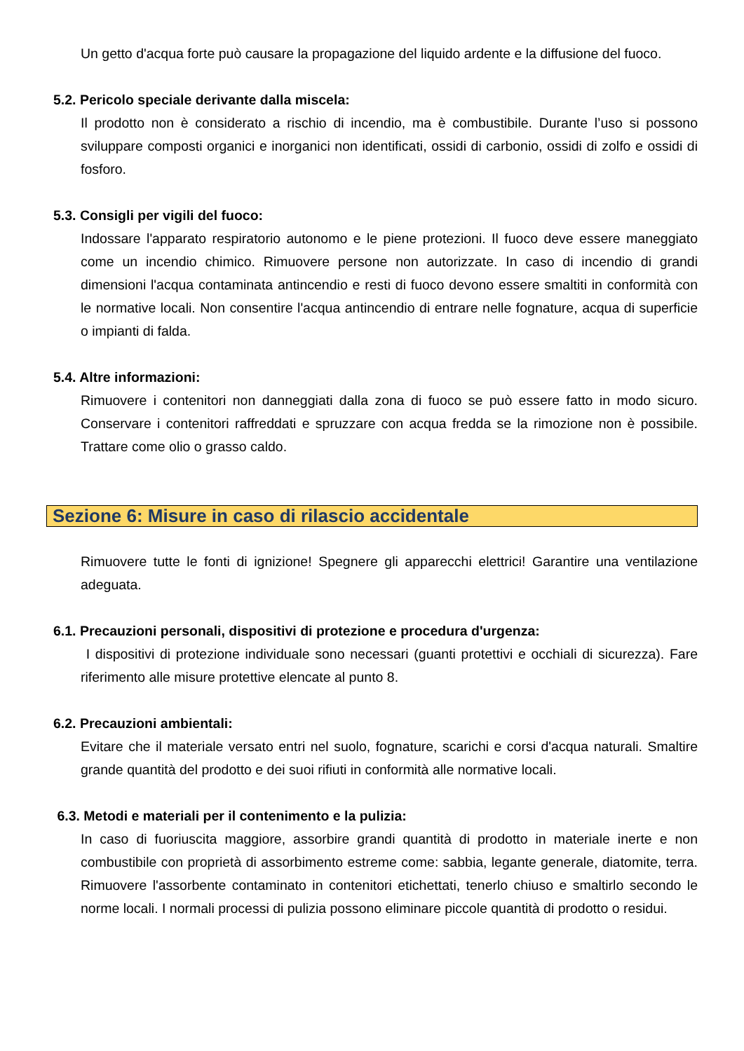Un getto d'acqua forte può causare la propagazione del liquido ardente e la diffusione del fuoco.
5.2. Pericolo speciale derivante dalla miscela:
Il prodotto non è considerato a rischio di incendio, ma è combustibile. Durante l’uso si possono sviluppare composti organici e inorganici non identificati, ossidi di carbonio, ossidi di zolfo e ossidi di fosforo.
5.3. Consigli per vigili del fuoco:
Indossare l'apparato respiratorio autonomo e le piene protezioni. Il fuoco deve essere maneggiato come un incendio chimico. Rimuovere persone non autorizzate. In caso di incendio di grandi dimensioni l'acqua contaminata antincendio e resti di fuoco devono essere smaltiti in conformità con le normative locali. Non consentire l'acqua antincendio di entrare nelle fognature, acqua di superficie o impianti di falda.
5.4. Altre informazioni:
Rimuovere i contenitori non danneggiati dalla zona di fuoco se può essere fatto in modo sicuro. Conservare i contenitori raffreddati e spruzzare con acqua fredda se la rimozione non è possibile. Trattare come olio o grasso caldo.
Sezione 6: Misure in caso di rilascio accidentale
Rimuovere tutte le fonti di ignizione! Spegnere gli apparecchi elettrici! Garantire una ventilazione adeguata.
6.1. Precauzioni personali, dispositivi di protezione e procedura d'urgenza:
I dispositivi di protezione individuale sono necessari (guanti protettivi e occhiali di sicurezza). Fare riferimento alle misure protettive elencate al punto 8.
6.2. Precauzioni ambientali:
Evitare che il materiale versato entri nel suolo, fognature, scarichi e corsi d'acqua naturali. Smaltire grande quantità del prodotto e dei suoi rifiuti in conformità alle normative locali.
6.3. Metodi e materiali per il contenimento e la pulizia:
In caso di fuoriuscita maggiore, assorbire grandi quantità di prodotto in materiale inerte e non combustibile con proprietà di assorbimento estreme come: sabbia, legante generale, diatomite, terra. Rimuovere l'assorbente contaminato in contenitori etichettati, tenerlo chiuso e smaltirlo secondo le norme locali. I normali processi di pulizia possono eliminare piccole quantità di prodotto o residui.